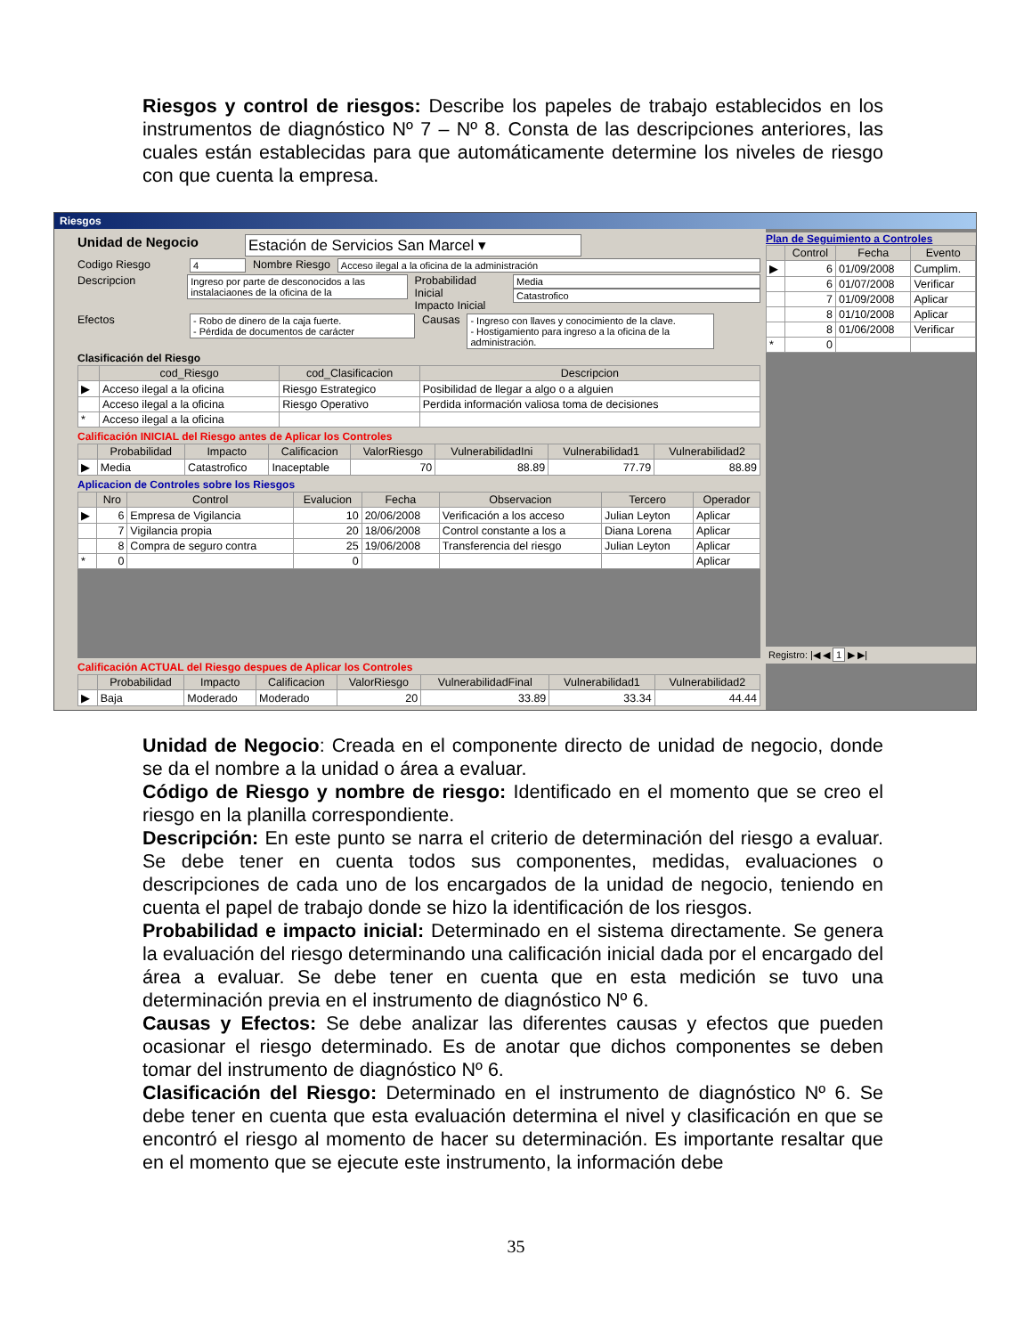Riesgos y control de riesgos: Describe los papeles de trabajo establecidos en los instrumentos de diagnóstico Nº 7 – Nº 8. Consta de las descripciones anteriores, las cuales están establecidas para que automáticamente determine los niveles de riesgo con que cuenta la empresa.
Riesgos
Unidad de Negocio Estación de Servicios San Marcel ▾
Codigo Riesgo 4 Nombre Riesgo Acceso ilegal a la oficina de la administración
Descripcion Ingreso por parte de desconocidos a las instalaciaones de la oficina de la Probabilidad Inicial
Impacto Inicial Media
Catastrofico
Efectos - Robo de dinero de la caja fuerte.
- Pérdida de documentos de carácter Causas - Ingreso con llaves y conocimiento de la clave.
- Hostigamiento para ingreso a la oficina de la administración.
Clasificación del Riesgo
| | cod_Riesgo | cod_Clasificacion | Descripcion |
| --- | --- | --- | --- |
| ▶ | Acceso ilegal a la oficina | Riesgo Estrategico | Posibilidad de llegar a algo o a alguien |
| | Acceso ilegal a la oficina | Riesgo Operativo | Perdida información valiosa toma de decisiones |
| * | Acceso ilegal a la oficina | | |
Calificación INICIAL del Riesgo antes de Aplicar los Controles
| | Probabilidad | Impacto | Calificacion | ValorRiesgo | VulnerabilidadIni | Vulnerabilidad1 | Vulnerabilidad2 |
| --- | --- | --- | --- | --- | --- | --- | --- |
| ▶ | Media | Catastrofico | Inaceptable | 70 | 88.89 | 77.79 | 88.89 |
Aplicacion de Controles sobre los Riesgos
| | Nro | Control | Evalucion | Fecha | Observacion | Tercero | Operador |
| --- | --- | --- | --- | --- | --- | --- | --- |
| ▶ | 6 | Empresa de Vigilancia | 10 | 20/06/2008 | Verificación a los acceso | Julian Leyton | Aplicar |
| | 7 | Vigilancia propia | 20 | 18/06/2008 | Control constante a los a | Diana Lorena | Aplicar |
| | 8 | Compra de seguro contra | 25 | 19/06/2008 | Transferencia del riesgo | Julian Leyton | Aplicar |
| * | 0 | | 0 | | | | Aplicar |
Calificación ACTUAL del Riesgo despues de Aplicar los Controles
| | Probabilidad | Impacto | Calificacion | ValorRiesgo | VulnerabilidadFinal | Vulnerabilidad1 | Vulnerabilidad2 |
| --- | --- | --- | --- | --- | --- | --- | --- |
| ▶ | Baja | Moderado | Moderado | 20 | 33.89 | 33.34 | 44.44 |
Plan de Seguimiento a Controles
| | Control | Fecha | Evento |
| --- | --- | --- | --- |
| ▶ | 6 | 01/09/2008 | Cumplim. |
| | 6 | 01/07/2008 | Verificar |
| | 7 | 01/09/2008 | Aplicar |
| | 8 | 01/10/2008 | Aplicar |
| | 8 | 01/06/2008 | Verificar |
| * | 0 | | |
Registro: |◀ ◀ 1 ▶ ▶|
Unidad de Negocio: Creada en el componente directo de unidad de negocio, donde se da el nombre a la unidad o área a evaluar.
Código de Riesgo y nombre de riesgo: Identificado en el momento que se creo el riesgo en la planilla correspondiente.
Descripción: En este punto se narra el criterio de determinación del riesgo a evaluar. Se debe tener en cuenta todos sus componentes, medidas, evaluaciones o descripciones de cada uno de los encargados de la unidad de negocio, teniendo en cuenta el papel de trabajo donde se hizo la identificación de los riesgos.
Probabilidad e impacto inicial: Determinado en el sistema directamente. Se genera la evaluación del riesgo determinando una calificación inicial dada por el encargado del área a evaluar. Se debe tener en cuenta que en esta medición se tuvo una determinación previa en el instrumento de diagnóstico Nº 6.
Causas y Efectos: Se debe analizar las diferentes causas y efectos que pueden ocasionar el riesgo determinado. Es de anotar que dichos componentes se deben tomar del instrumento de diagnóstico Nº 6.
Clasificación del Riesgo: Determinado en el instrumento de diagnóstico Nº 6. Se debe tener en cuenta que esta evaluación determina el nivel y clasificación en que se encontró el riesgo al momento de hacer su determinación. Es importante resaltar que en el momento que se ejecute este instrumento, la información debe
35